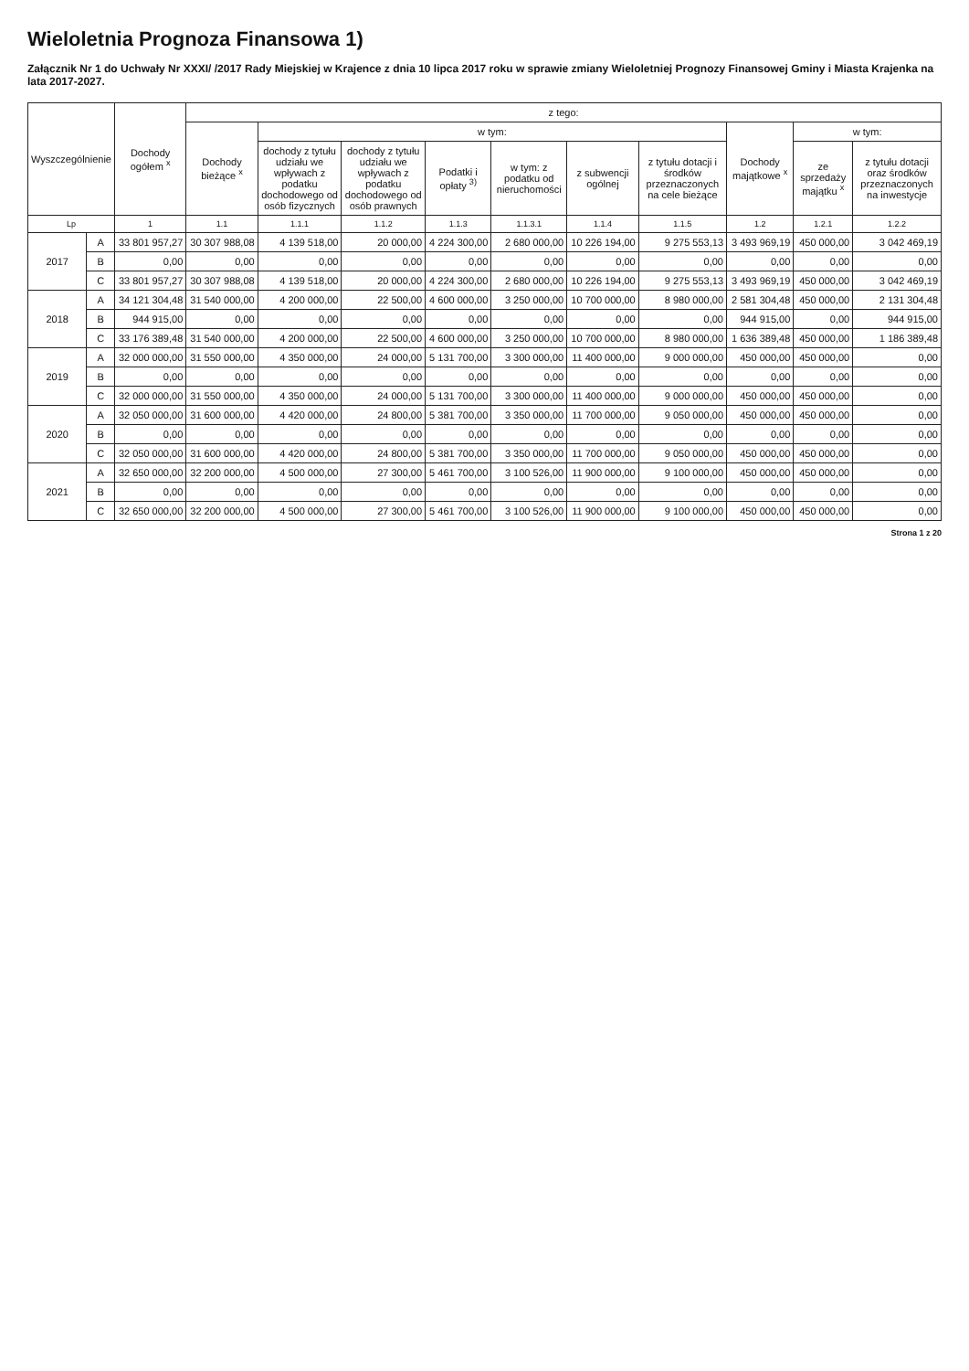Wieloletnia Prognoza Finansowa 1)
Załącznik Nr 1 do Uchwały Nr XXXI/ /2017 Rady Miejskiej w Krajence z dnia 10 lipca 2017 roku w sprawie zmiany Wieloletniej Prognozy Finansowej Gminy i Miasta Krajenka na lata 2017-2027.
| Wyszczególnienie | | Dochody ogółem <sup>x</sup> | z tego: | | | | | | | | | |
| --- | --- | --- | --- | --- | --- | --- | --- | --- | --- | --- | --- | --- |
| | | | Dochody bieżące <sup>x</sup> | w tym: | | | | | | Dochody majątkowe <sup>x</sup> | w tym: | |
| | | | | dochody z tytułu udziału we wpływach z podatku dochodowego od osób fizycznych | dochody z tytułu udziału we wpływach z podatku dochodowego od osób prawnych | Podatki i opłaty <sup>3)</sup> | w tym: z podatku od nieruchomości | z subwencji ogólnej | z tytułu dotacji i środków przeznaczonych na cele bieżące | | ze sprzedaży majątku <sup>x</sup> | z tytułu dotacji oraz środków przeznaczonych na inwestycje |
| Lp | | 1 | 1.1 | 1.1.1 | 1.1.2 | 1.1.3 | 1.1.3.1 | 1.1.4 | 1.1.5 | 1.2 | 1.2.1 | 1.2.2 |
| 2017 | A | 33 801 957,27 | 30 307 988,08 | 4 139 518,00 | 20 000,00 | 4 224 300,00 | 2 680 000,00 | 10 226 194,00 | 9 275 553,13 | 3 493 969,19 | 450 000,00 | 3 042 469,19 |
| | B | 0,00 | 0,00 | 0,00 | 0,00 | 0,00 | 0,00 | 0,00 | 0,00 | 0,00 | 0,00 | 0,00 |
| | C | 33 801 957,27 | 30 307 988,08 | 4 139 518,00 | 20 000,00 | 4 224 300,00 | 2 680 000,00 | 10 226 194,00 | 9 275 553,13 | 3 493 969,19 | 450 000,00 | 3 042 469,19 |
| 2018 | A | 34 121 304,48 | 31 540 000,00 | 4 200 000,00 | 22 500,00 | 4 600 000,00 | 3 250 000,00 | 10 700 000,00 | 8 980 000,00 | 2 581 304,48 | 450 000,00 | 2 131 304,48 |
| | B | 944 915,00 | 0,00 | 0,00 | 0,00 | 0,00 | 0,00 | 0,00 | 0,00 | 944 915,00 | 0,00 | 944 915,00 |
| | C | 33 176 389,48 | 31 540 000,00 | 4 200 000,00 | 22 500,00 | 4 600 000,00 | 3 250 000,00 | 10 700 000,00 | 8 980 000,00 | 1 636 389,48 | 450 000,00 | 1 186 389,48 |
| 2019 | A | 32 000 000,00 | 31 550 000,00 | 4 350 000,00 | 24 000,00 | 5 131 700,00 | 3 300 000,00 | 11 400 000,00 | 9 000 000,00 | 450 000,00 | 450 000,00 | 0,00 |
| | B | 0,00 | 0,00 | 0,00 | 0,00 | 0,00 | 0,00 | 0,00 | 0,00 | 0,00 | 0,00 | 0,00 |
| | C | 32 000 000,00 | 31 550 000,00 | 4 350 000,00 | 24 000,00 | 5 131 700,00 | 3 300 000,00 | 11 400 000,00 | 9 000 000,00 | 450 000,00 | 450 000,00 | 0,00 |
| 2020 | A | 32 050 000,00 | 31 600 000,00 | 4 420 000,00 | 24 800,00 | 5 381 700,00 | 3 350 000,00 | 11 700 000,00 | 9 050 000,00 | 450 000,00 | 450 000,00 | 0,00 |
| | B | 0,00 | 0,00 | 0,00 | 0,00 | 0,00 | 0,00 | 0,00 | 0,00 | 0,00 | 0,00 | 0,00 |
| | C | 32 050 000,00 | 31 600 000,00 | 4 420 000,00 | 24 800,00 | 5 381 700,00 | 3 350 000,00 | 11 700 000,00 | 9 050 000,00 | 450 000,00 | 450 000,00 | 0,00 |
| 2021 | A | 32 650 000,00 | 32 200 000,00 | 4 500 000,00 | 27 300,00 | 5 461 700,00 | 3 100 526,00 | 11 900 000,00 | 9 100 000,00 | 450 000,00 | 450 000,00 | 0,00 |
| | B | 0,00 | 0,00 | 0,00 | 0,00 | 0,00 | 0,00 | 0,00 | 0,00 | 0,00 | 0,00 | 0,00 |
| | C | 32 650 000,00 | 32 200 000,00 | 4 500 000,00 | 27 300,00 | 5 461 700,00 | 3 100 526,00 | 11 900 000,00 | 9 100 000,00 | 450 000,00 | 450 000,00 | 0,00 |
Strona 1 z 20